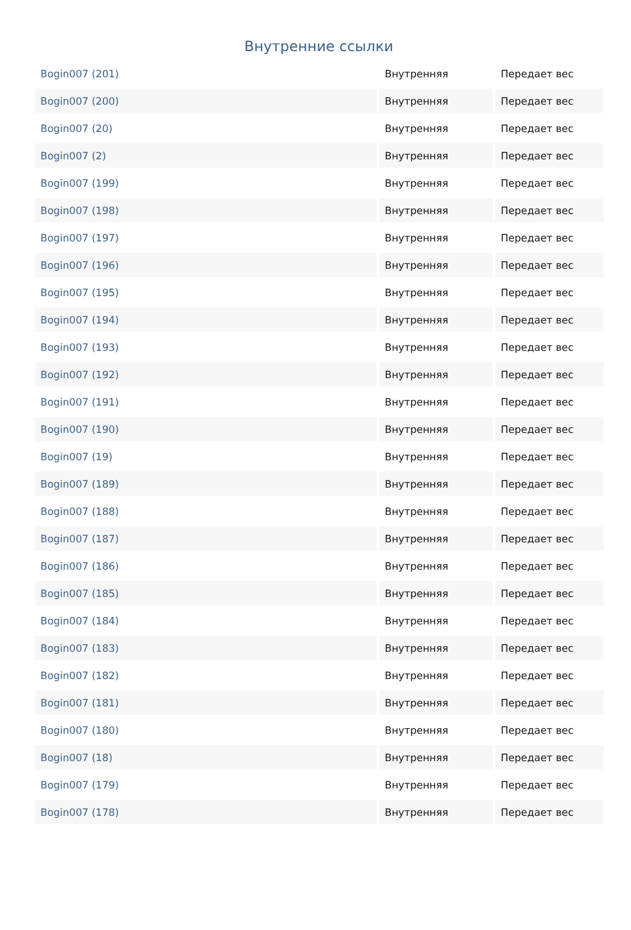Внутренние ссылки
| Bogin007 (201) | Внутренняя | Передает вес |
| Bogin007 (200) | Внутренняя | Передает вес |
| Bogin007 (20) | Внутренняя | Передает вес |
| Bogin007 (2) | Внутренняя | Передает вес |
| Bogin007 (199) | Внутренняя | Передает вес |
| Bogin007 (198) | Внутренняя | Передает вес |
| Bogin007 (197) | Внутренняя | Передает вес |
| Bogin007 (196) | Внутренняя | Передает вес |
| Bogin007 (195) | Внутренняя | Передает вес |
| Bogin007 (194) | Внутренняя | Передает вес |
| Bogin007 (193) | Внутренняя | Передает вес |
| Bogin007 (192) | Внутренняя | Передает вес |
| Bogin007 (191) | Внутренняя | Передает вес |
| Bogin007 (190) | Внутренняя | Передает вес |
| Bogin007 (19) | Внутренняя | Передает вес |
| Bogin007 (189) | Внутренняя | Передает вес |
| Bogin007 (188) | Внутренняя | Передает вес |
| Bogin007 (187) | Внутренняя | Передает вес |
| Bogin007 (186) | Внутренняя | Передает вес |
| Bogin007 (185) | Внутренняя | Передает вес |
| Bogin007 (184) | Внутренняя | Передает вес |
| Bogin007 (183) | Внутренняя | Передает вес |
| Bogin007 (182) | Внутренняя | Передает вес |
| Bogin007 (181) | Внутренняя | Передает вес |
| Bogin007 (180) | Внутренняя | Передает вес |
| Bogin007 (18) | Внутренняя | Передает вес |
| Bogin007 (179) | Внутренняя | Передает вес |
| Bogin007 (178) | Внутренняя | Передает вес |